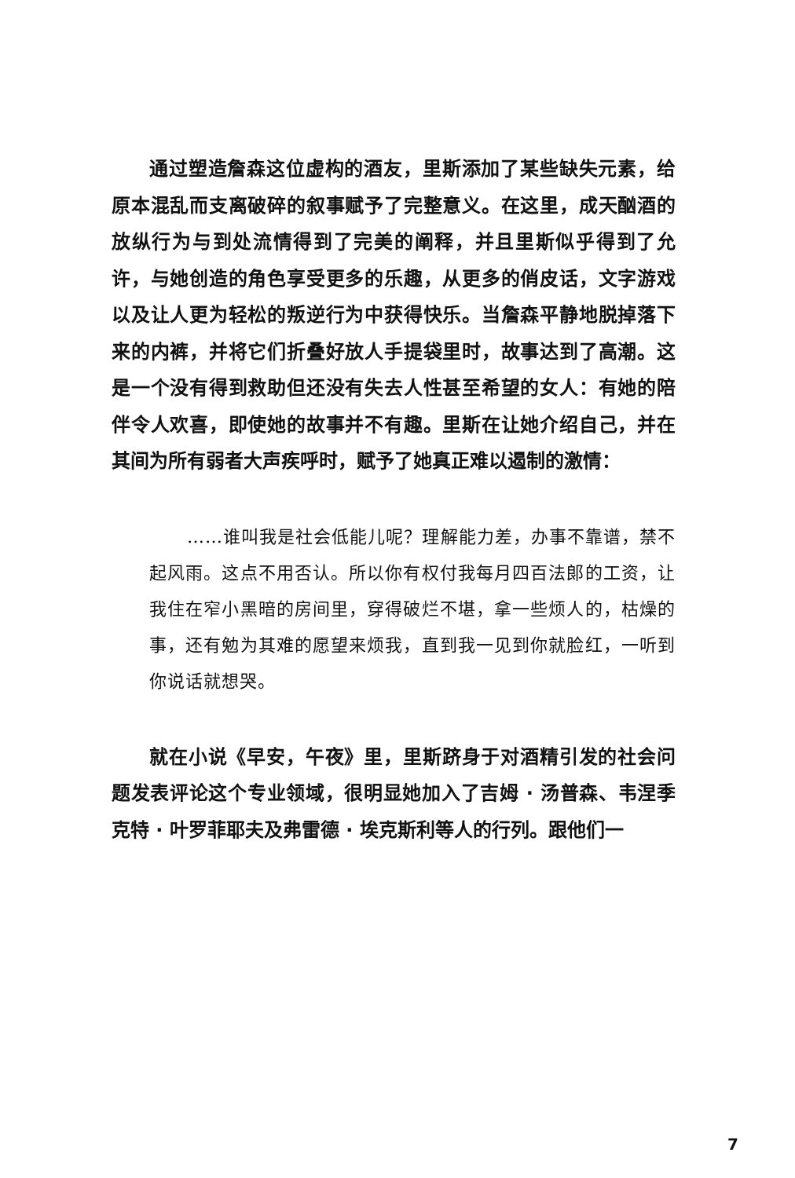通过塑造詹森这位虚构的酒友，里斯添加了某些缺失元素，给原本混乱而支离破碎的叙事赋予了完整意义。在这里，成天酗酒的放纵行为与到处流情得到了完美的阐释，并且里斯似乎得到了允许，与她创造的角色享受更多的乐趣，从更多的俏皮话，文字游戏以及让人更为轻松的叛逆行为中获得快乐。当詹森平静地脱掉落下来的内裤，并将它们折叠好放人手提袋里时，故事达到了高潮。这是一个没有得到救助但还没有失去人性甚至希望的女人：有她的陪伴令人欢喜，即使她的故事并不有趣。里斯在让她介绍自己，并在其间为所有弱者大声疾呼时，赋予了她真正难以遏制的激情：
……谁叫我是社会低能儿呢？理解能力差，办事不靠谱，禁不起风雨。这点不用否认。所以你有权付我每月四百法郎的工资，让我住在窄小黑暗的房间里，穿得破烂不堪，拿一些烦人的，枯燥的事，还有勉为其难的愿望来烦我，直到我一见到你就脸红，一听到你说话就想哭。
就在小说《早安，午夜》里，里斯跻身于对酒精引发的社会问题发表评论这个专业领域，很明显她加入了吉姆 · 汤普森、韦涅季克特 · 叶罗菲耶夫及弗雷德 · 埃克斯利等人的行列。跟他们一
7